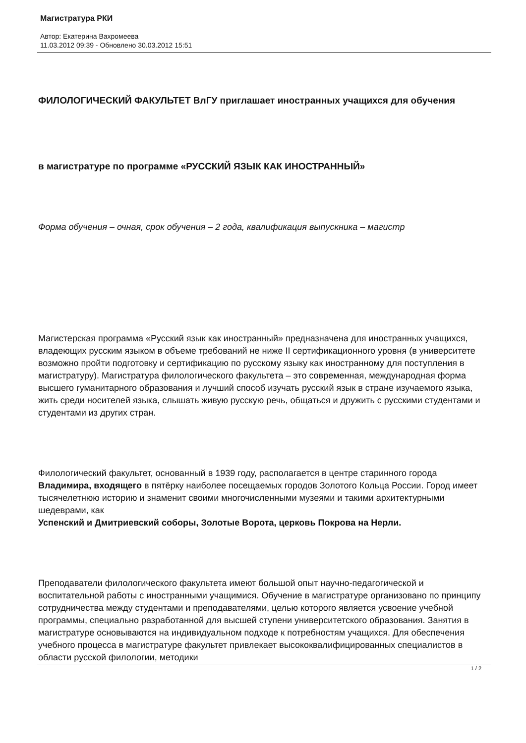Магистратура РКИ
Автор: Екатерина Вахромеева
11.03.2012 09:39 - Обновлено 30.03.2012 15:51
ФИЛОЛОГИЧЕСКИЙ ФАКУЛЬТЕТ ВлГУ приглашает иностранных учащихся для обучения
в магистратуре по программе «РУССКИЙ ЯЗЫК КАК ИНОСТРАННЫЙ»
Форма обучения – очная, срок обучения – 2 года, квалификация выпускника – магистр
Магистерская программа «Русский язык как иностранный» предназначена для иностранных учащихся, владеющих русским языком в объеме требований не ниже II сертификационного уровня (в университете возможно пройти подготовку и сертификацию по русскому языку как иностранному для поступления в магистратуру). Магистратура филологического факультета – это современная, международная форма высшего гуманитарного образования и лучший способ изучать русский язык в стране изучаемого языка, жить среди носителей языка, слышать живую русскую речь, общаться и дружить с русскими студентами и студентами из других стран.
Филологический факультет, основанный в 1939 году, располагается в центре старинного города Владимира, входящего в пятёрку наиболее посещаемых городов Золотого Кольца России. Город имеет тысячелетнюю историю и знаменит своими многочисленными музеями и такими архитектурными шедеврами, как
Успенский и Дмитриевский соборы, Золотые Ворота, церковь Покрова на Нерли.
Преподаватели филологического факультета имеют большой опыт научно-педагогической и воспитательной работы с иностранными учащимися. Обучение в магистратуре организовано по принципу сотрудничества между студентами и преподавателями, целью которого является усвоение учебной программы, специально разработанной для высшей ступени университетского образования. Занятия в магистратуре основываются на индивидуальном подходе к потребностям учащихся. Для обеспечения учебного процесса в магистратуре факультет привлекает высококвалифицированных специалистов в области русской филологии, методики
1 / 2